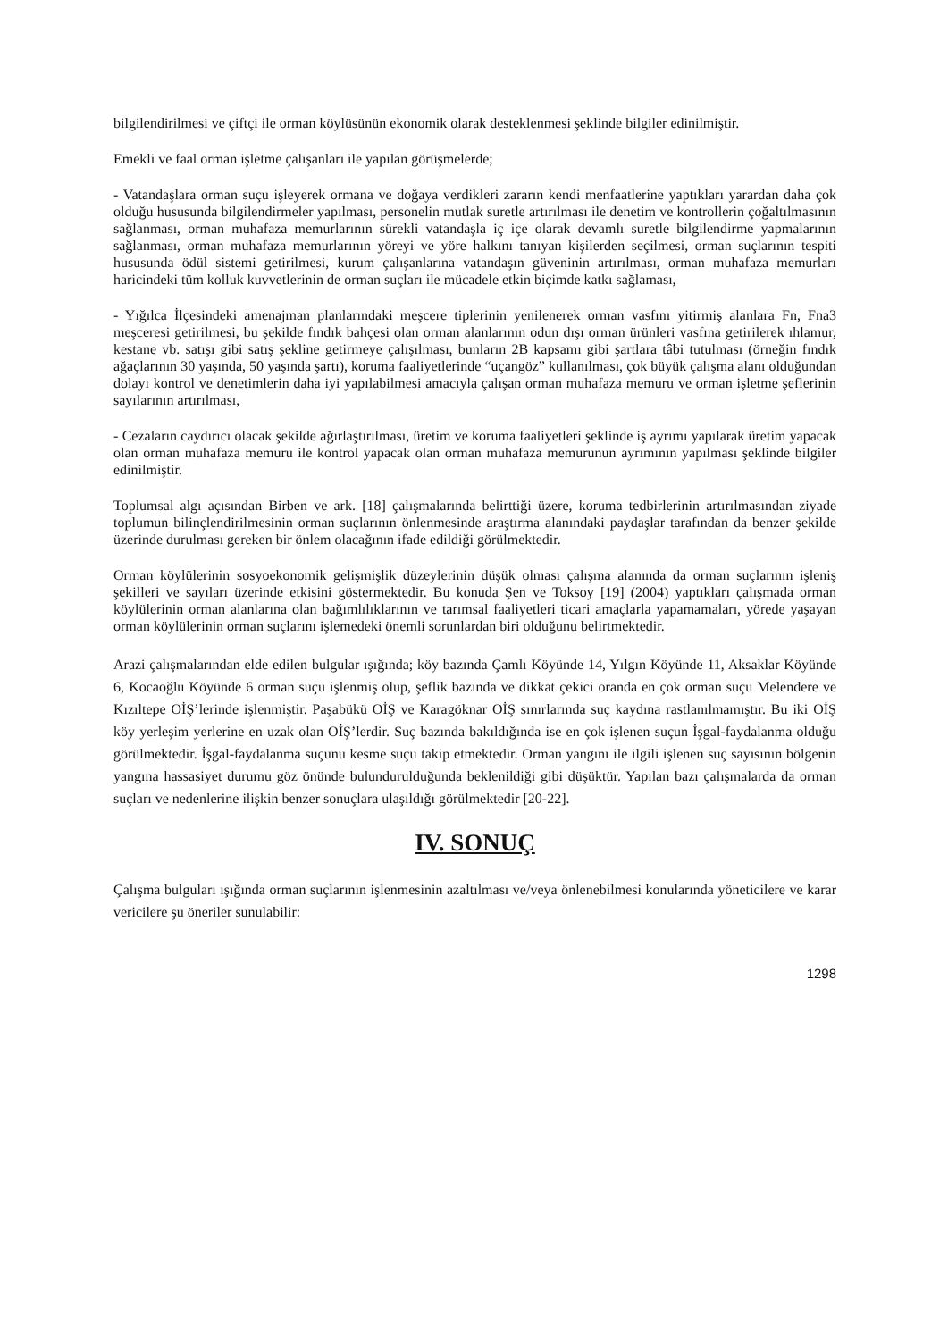bilgilendirilmesi ve çiftçi ile orman köylüsünün ekonomik olarak desteklenmesi şeklinde bilgiler edinilmiştir.
Emekli ve faal orman işletme çalışanları ile yapılan görüşmelerde;
- Vatandaşlara orman suçu işleyerek ormana ve doğaya verdikleri zararın kendi menfaatlerine yaptıkları yarardan daha çok olduğu hususunda bilgilendirmeler yapılması, personelin mutlak suretle artırılması ile denetim ve kontrollerin çoğaltılmasının sağlanması, orman muhafaza memurlarının sürekli vatandaşla iç içe olarak devamlı suretle bilgilendirme yapmalarının sağlanması, orman muhafaza memurlarının yöreyi ve yöre halkını tanıyan kişilerden seçilmesi, orman suçlarının tespiti hususunda ödül sistemi getirilmesi, kurum çalışanlarına vatandaşın güveninin artırılması, orman muhafaza memurları haricindeki tüm kolluk kuvvetlerinin de orman suçları ile mücadele etkin biçimde katkı sağlaması,
- Yığılca İlçesindeki amenajman planlarındaki meşcere tiplerinin yenilenerek orman vasfını yitirmiş alanlara Fn, Fna3 meşceresi getirilmesi, bu şekilde fındık bahçesi olan orman alanlarının odun dışı orman ürünleri vasfına getirilerek ıhlamur, kestane vb. satışı gibi satış şekline getirmeye çalışılması, bunların 2B kapsamı gibi şartlara tâbi tutulması (örneğin fındık ağaçlarının 30 yaşında, 50 yaşında şartı), koruma faaliyetlerinde “uçangöz” kullanılması, çok büyük çalışma alanı olduğundan dolayı kontrol ve denetimlerin daha iyi yapılabilmesi amacıyla çalışan orman muhafaza memuru ve orman işletme şeflerinin sayılarının artırılması,
- Cezaların caydırıcı olacak şekilde ağırlaştırılması, üretim ve koruma faaliyetleri şeklinde iş ayrımı yapılarak üretim yapacak olan orman muhafaza memuru ile kontrol yapacak olan orman muhafaza memurunun ayrımının yapılması şeklinde bilgiler edinilmiştir.
Toplumsal algı açısından Birben ve ark. [18] çalışmalarında belirttiği üzere, koruma tedbirlerinin artırılmasından ziyade toplumun bilinçlendirilmesinin orman suçlarının önlenmesinde araştırma alanındaki paydaşlar tarafından da benzer şekilde üzerinde durulması gereken bir önlem olacağının ifade edildiği görülmektedir.
Orman köylülerinin sosyoekonomik gelişmişlik düzeylerinin düşük olması çalışma alanında da orman suçlarının işleniş şekilleri ve sayıları üzerinde etkisini göstermektedir. Bu konuda Şen ve Toksoy [19] (2004) yaptıkları çalışmada orman köylülerinin orman alanlarına olan bağımlılıklarının ve tarımsal faaliyetleri ticari amaçlarla yapamamaları, yörede yaşayan orman köylülerinin orman suçlarını işlemedeki önemli sorunlardan biri olduğunu belirtmektedir.
Arazi çalışmalarından elde edilen bulgular ışığında; köy bazında Çamlı Köyünde 14, Yılgın Köyünde 11, Aksaklar Köyünde 6, Kocaoğlu Köyünde 6 orman suçu işlenmiş olup, şeflik bazında ve dikkat çekici oranda en çok orman suçu Melendere ve Kızıltepe OİŞ’lerinde işlenmiştir. Paşabükü OİŞ ve Karagöknar OİŞ sınırlarında suç kaydına rastlanılmamıştır. Bu iki OİŞ köy yerleşim yerlerine en uzak olan OİŞ’lerdir. Suç bazında bakıldığında ise en çok işlenen suçun İşgal-faydalanma olduğu görülmektedir. İşgal-faydalanma suçunu kesme suçu takip etmektedir. Orman yangını ile ilgili işlenen suç sayısının bölgenin yangına hassasiyet durumu göz önünde bulundurulduğunda beklenildiği gibi düşüktür. Yapılan bazı çalışmalarda da orman suçları ve nedenlerine ilişkin benzer sonuçlara ulaşıldığı görülmektedir [20-22].
IV. SONUÇ
Çalışma bulguları ışığında orman suçlarının işlenmesinin azaltılması ve/veya önlenebilmesi konularında yöneticilere ve karar vericilere şu öneriler sunulabilir:
1298